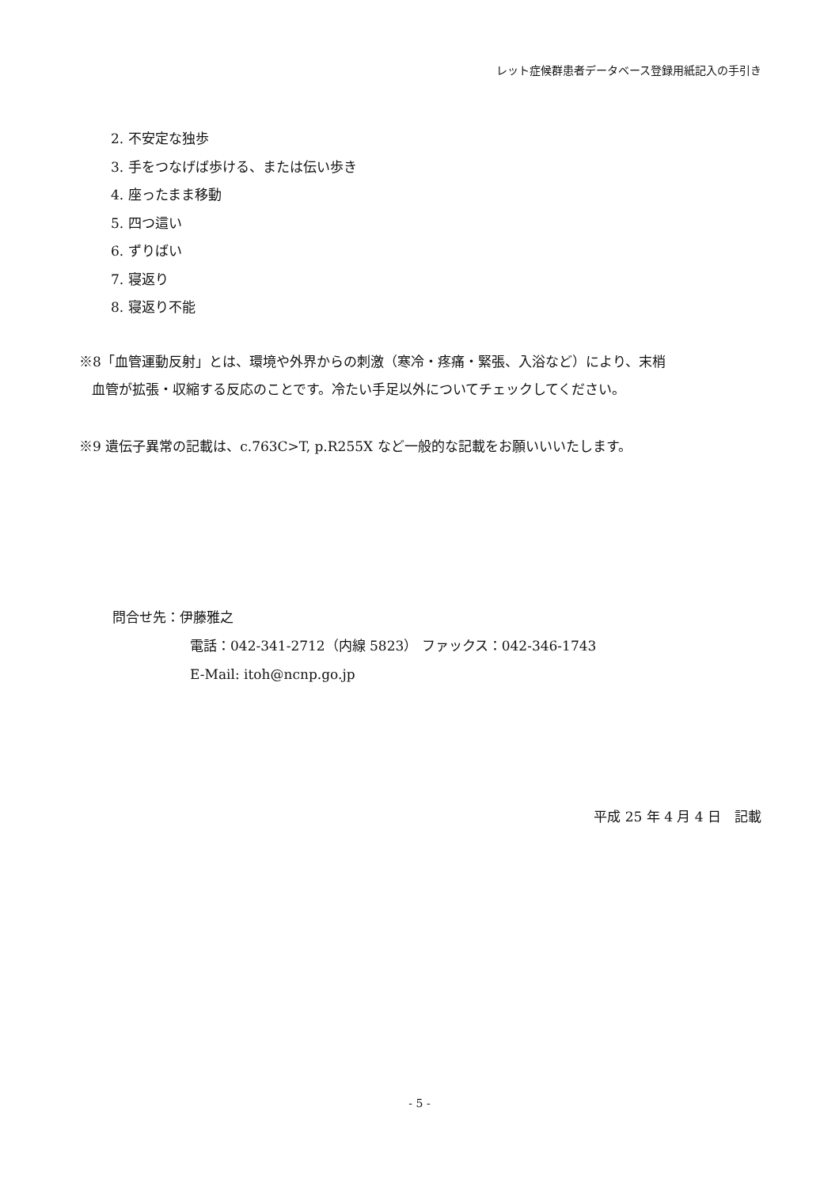レット症候群患者データベース登録用紙記入の手引き
2. 不安定な独歩
3. 手をつなげば歩ける、または伝い歩き
4. 座ったまま移動
5. 四つ這い
6. ずりばい
7. 寝返り
8. 寝返り不能
※8「血管運動反射」とは、環境や外界からの刺激（寒冷・疼痛・緊張、入浴など）により、末梢
血管が拡張・収縮する反応のことです。冷たい手足以外についてチェックしてください。
※9 遺伝子異常の記載は、c.763C>T, p.R255X など一般的な記載をお願いいいたします。
問合せ先：伊藤雅之
電話：042-341-2712（内線 5823） ファックス：042-346-1743
E-Mail: itoh@ncnp.go.jp
平成 25 年 4 月 4 日　記載
- 5 -